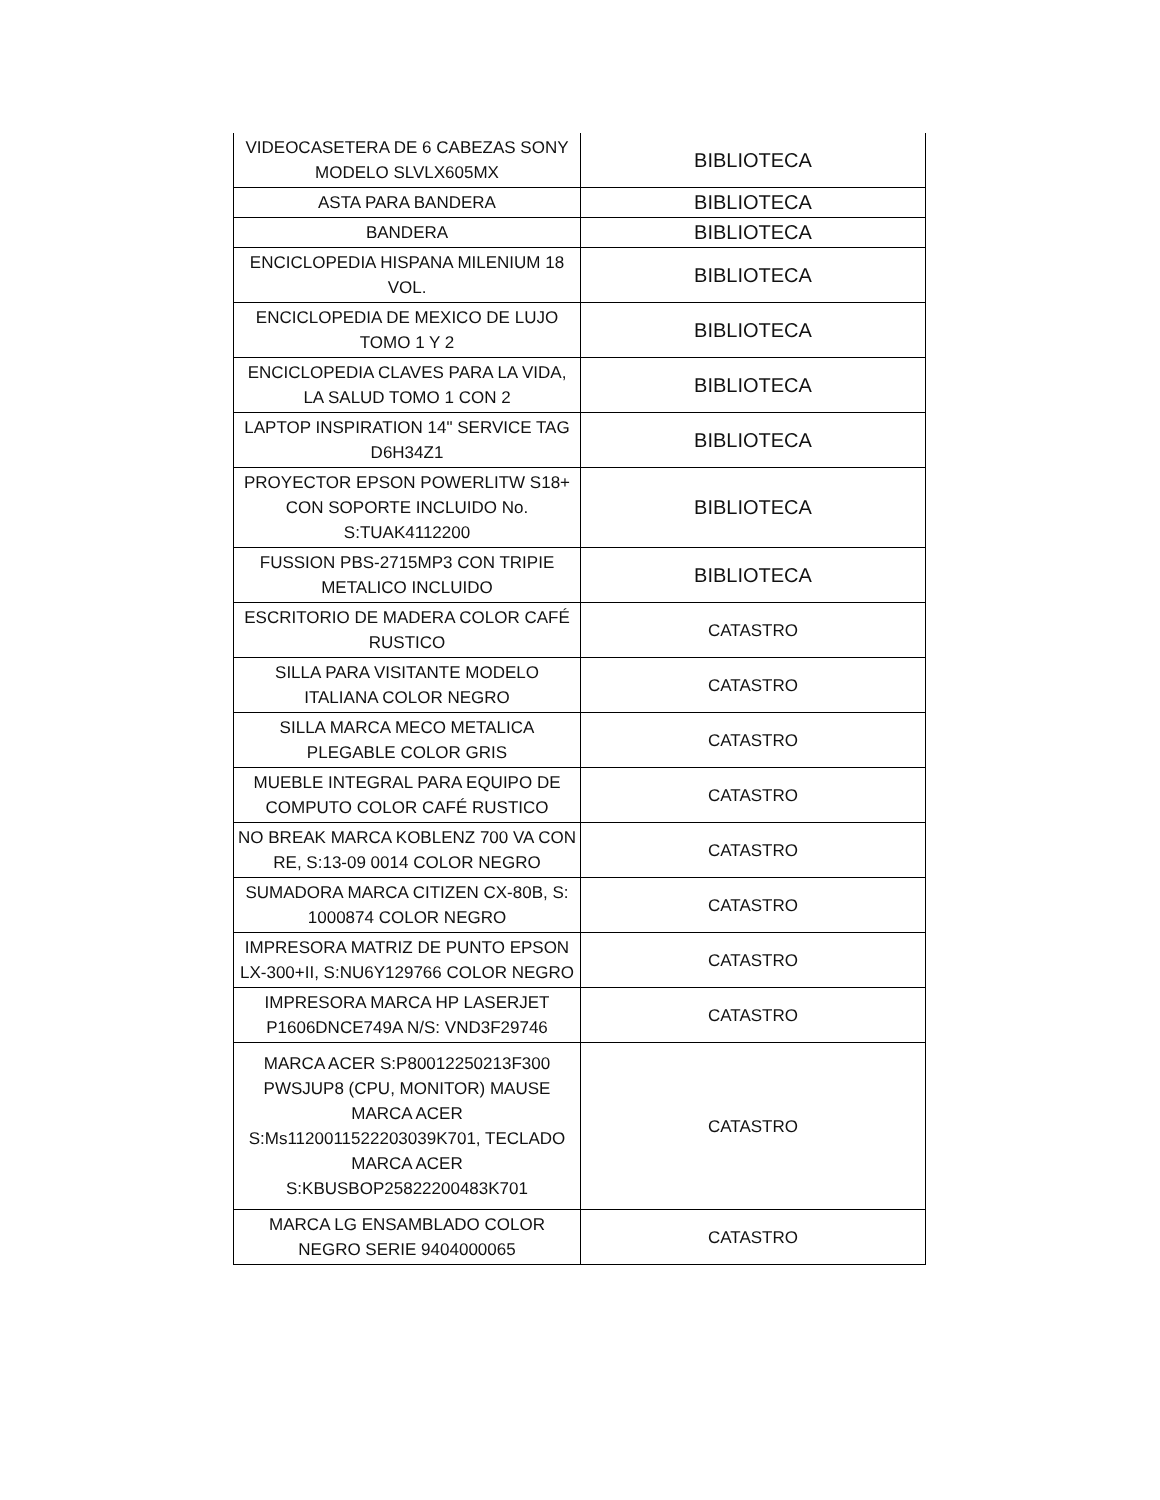| VIDEOCASETERA DE 6 CABEZAS SONY MODELO SLVLX605MX | BIBLIOTECA |
| ASTA PARA BANDERA | BIBLIOTECA |
| BANDERA | BIBLIOTECA |
| ENCICLOPEDIA HISPANA MILENIUM 18 VOL. | BIBLIOTECA |
| ENCICLOPEDIA DE MEXICO DE LUJO TOMO 1 Y 2 | BIBLIOTECA |
| ENCICLOPEDIA CLAVES PARA LA VIDA, LA SALUD TOMO 1 CON 2 | BIBLIOTECA |
| LAPTOP INSPIRATION 14" SERVICE TAG D6H34Z1 | BIBLIOTECA |
| PROYECTOR EPSON POWERLITW S18+ CON SOPORTE INCLUIDO No. S:TUAK4112200 | BIBLIOTECA |
| FUSSION PBS-2715MP3 CON TRIPIE METALICO INCLUIDO | BIBLIOTECA |
| ESCRITORIO DE MADERA COLOR CAFÉ RUSTICO | CATASTRO |
| SILLA PARA VISITANTE MODELO ITALIANA COLOR NEGRO | CATASTRO |
| SILLA MARCA MECO METALICA PLEGABLE COLOR GRIS | CATASTRO |
| MUEBLE INTEGRAL PARA EQUIPO DE COMPUTO COLOR CAFÉ RUSTICO | CATASTRO |
| NO BREAK MARCA KOBLENZ 700 VA CON RE, S:13-09 0014 COLOR NEGRO | CATASTRO |
| SUMADORA MARCA CITIZEN CX-80B, S: 1000874 COLOR NEGRO | CATASTRO |
| IMPRESORA MATRIZ DE PUNTO EPSON LX-300+II, S:NU6Y129766 COLOR NEGRO | CATASTRO |
| IMPRESORA MARCA HP LASERJET P1606DNCE749A N/S: VND3F29746 | CATASTRO |
| MARCA ACER S:P80012250213F300 PWSJUP8 (CPU, MONITOR) MAUSE MARCA ACER S:Ms1120011522203039K701, TECLADO MARCA ACER S:KBUSBOP25822200483K701 | CATASTRO |
| MARCA LG ENSAMBLADO COLOR NEGRO SERIE 9404000065 | CATASTRO |